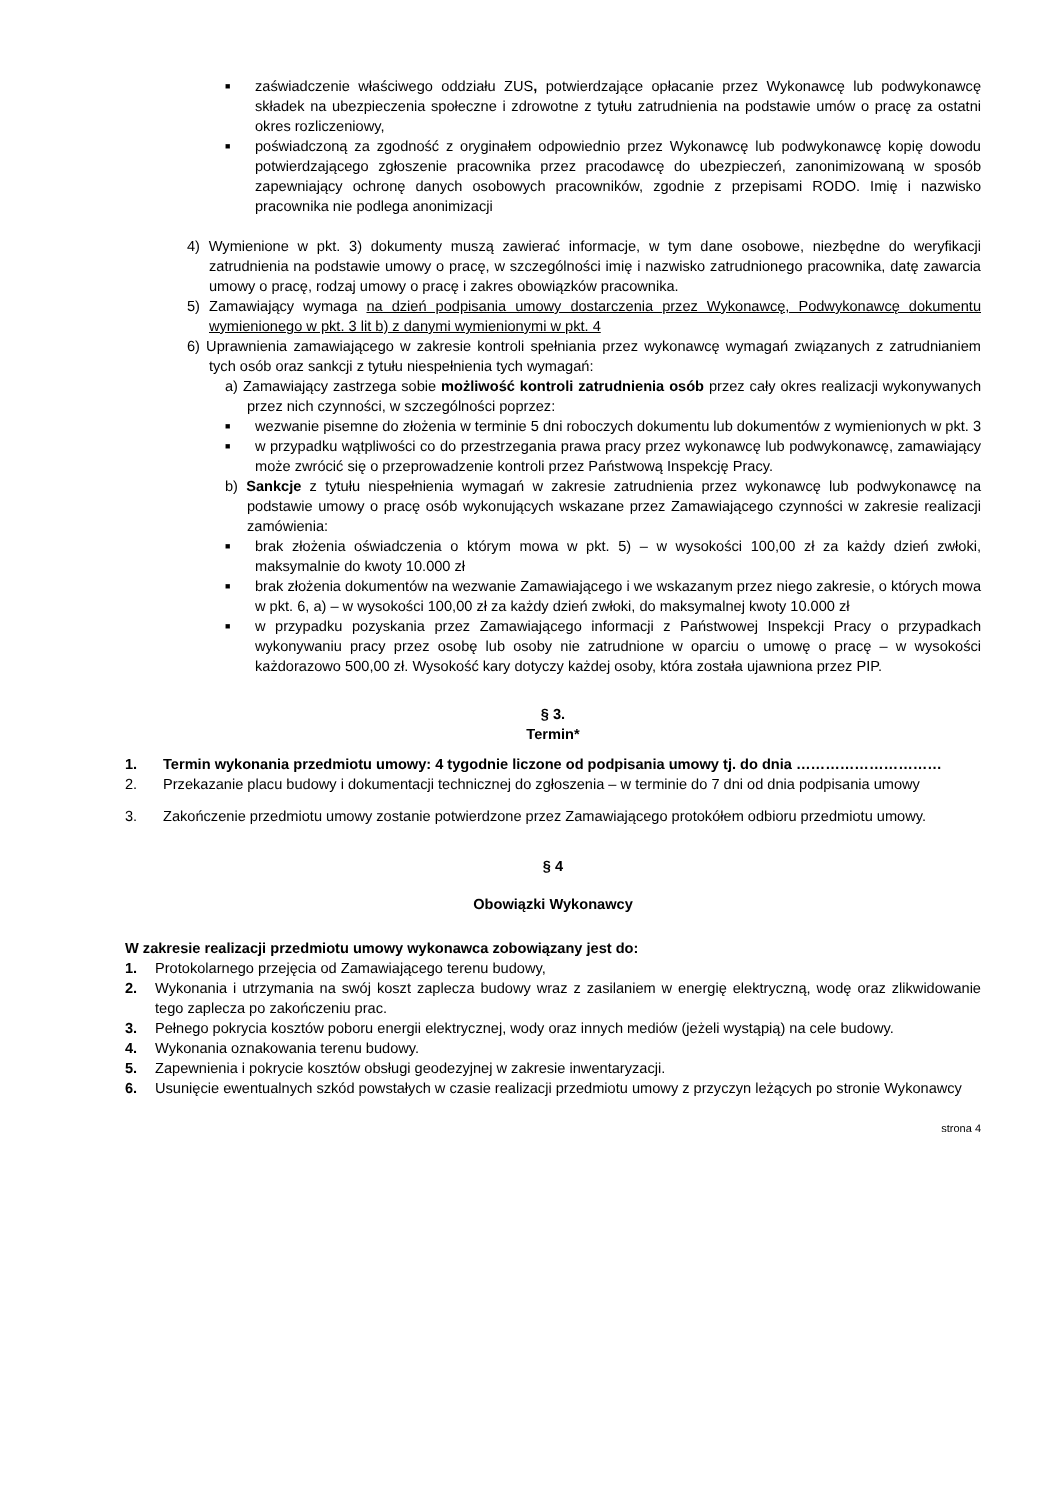■
zaświadczenie właściwego oddziału ZUS, potwierdzające opłacanie przez Wykonawcę lub podwykonawcę składek na ubezpieczenia społeczne i zdrowotne z tytułu zatrudnienia na podstawie umów o pracę za ostatni okres rozliczeniowy,
■
poświadczoną za zgodność z oryginałem odpowiednio przez Wykonawcę lub podwykonawcę kopię dowodu potwierdzającego zgłoszenie pracownika przez pracodawcę do ubezpieczeń, zanonimizowaną w sposób zapewniający ochronę danych osobowych pracowników, zgodnie z przepisami RODO. Imię i nazwisko pracownika nie podlega anonimizacji
4) Wymienione w pkt. 3) dokumenty muszą zawierać informacje, w tym dane osobowe, niezbędne do weryfikacji zatrudnienia na podstawie umowy o pracę, w szczególności imię i nazwisko zatrudnionego pracownika, datę zawarcia umowy o pracę, rodzaj umowy o pracę i zakres obowiązków pracownika.
5) Zamawiający wymaga na dzień podpisania umowy dostarczenia przez Wykonawcę, Podwykonawcę dokumentu wymienionego w pkt. 3 lit b) z danymi wymienionymi w pkt. 4
6) Uprawnienia zamawiającego w zakresie kontroli spełniania przez wykonawcę wymagań związanych z zatrudnianiem tych osób oraz sankcji z tytułu niespełnienia tych wymagań:
a) Zamawiający zastrzega sobie możliwość kontroli zatrudnienia osób przez cały okres realizacji wykonywanych przez nich czynności, w szczególności poprzez:
■
wezwanie pisemne do złożenia w terminie 5 dni roboczych dokumentu lub dokumentów z wymienionych w pkt. 3
■
w przypadku wątpliwości co do przestrzegania prawa pracy przez wykonawcę lub podwykonawcę, zamawiający może zwrócić się o przeprowadzenie kontroli przez Państwową Inspekcję Pracy.
b) Sankcje z tytułu niespełnienia wymagań w zakresie zatrudnienia przez wykonawcę lub podwykonawcę na podstawie umowy o pracę osób wykonujących wskazane przez Zamawiającego czynności w zakresie realizacji zamówienia:
■
brak złożenia oświadczenia o którym mowa w pkt. 5) – w wysokości 100,00 zł za każdy dzień zwłoki, maksymalnie do kwoty 10.000 zł
■
brak złożenia dokumentów na wezwanie Zamawiającego i we wskazanym przez niego zakresie, o których mowa w pkt. 6, a) – w wysokości 100,00 zł za każdy dzień zwłoki, do maksymalnej kwoty 10.000 zł
■
w przypadku pozyskania przez Zamawiającego informacji z Państwowej Inspekcji Pracy o przypadkach wykonywaniu pracy przez osobę lub osoby nie zatrudnione w oparciu o umowę o pracę – w wysokości każdorazowo 500,00 zł. Wysokość kary dotyczy każdej osoby, która została ujawniona przez PIP.
§ 3.
Termin*
1. Termin wykonania przedmiotu umowy: 4 tygodnie liczone od podpisania umowy tj. do dnia …………………………
2. Przekazanie placu budowy i dokumentacji technicznej do zgłoszenia – w terminie do 7 dni od dnia podpisania umowy
3. Zakończenie przedmiotu umowy zostanie potwierdzone przez Zamawiającego protokółem odbioru przedmiotu umowy.
§ 4
Obowiązki Wykonawcy
W zakresie realizacji przedmiotu umowy wykonawca zobowiązany jest do:
1. Protokolarnego przejęcia od Zamawiającego terenu budowy,
2. Wykonania i utrzymania na swój koszt zaplecza budowy wraz z zasilaniem w energię elektryczną, wodę oraz zlikwidowanie tego zaplecza po zakończeniu prac.
3. Pełnego pokrycia kosztów poboru energii elektrycznej, wody oraz innych mediów (jeżeli wystąpią) na cele budowy.
4. Wykonania oznakowania terenu budowy.
5. Zapewnienia i pokrycie kosztów obsługi geodezyjnej w zakresie inwentaryzacji.
6. Usunięcie ewentualnych szkód powstałych w czasie realizacji przedmiotu umowy z przyczyn leżących po stronie Wykonawcy
strona 4